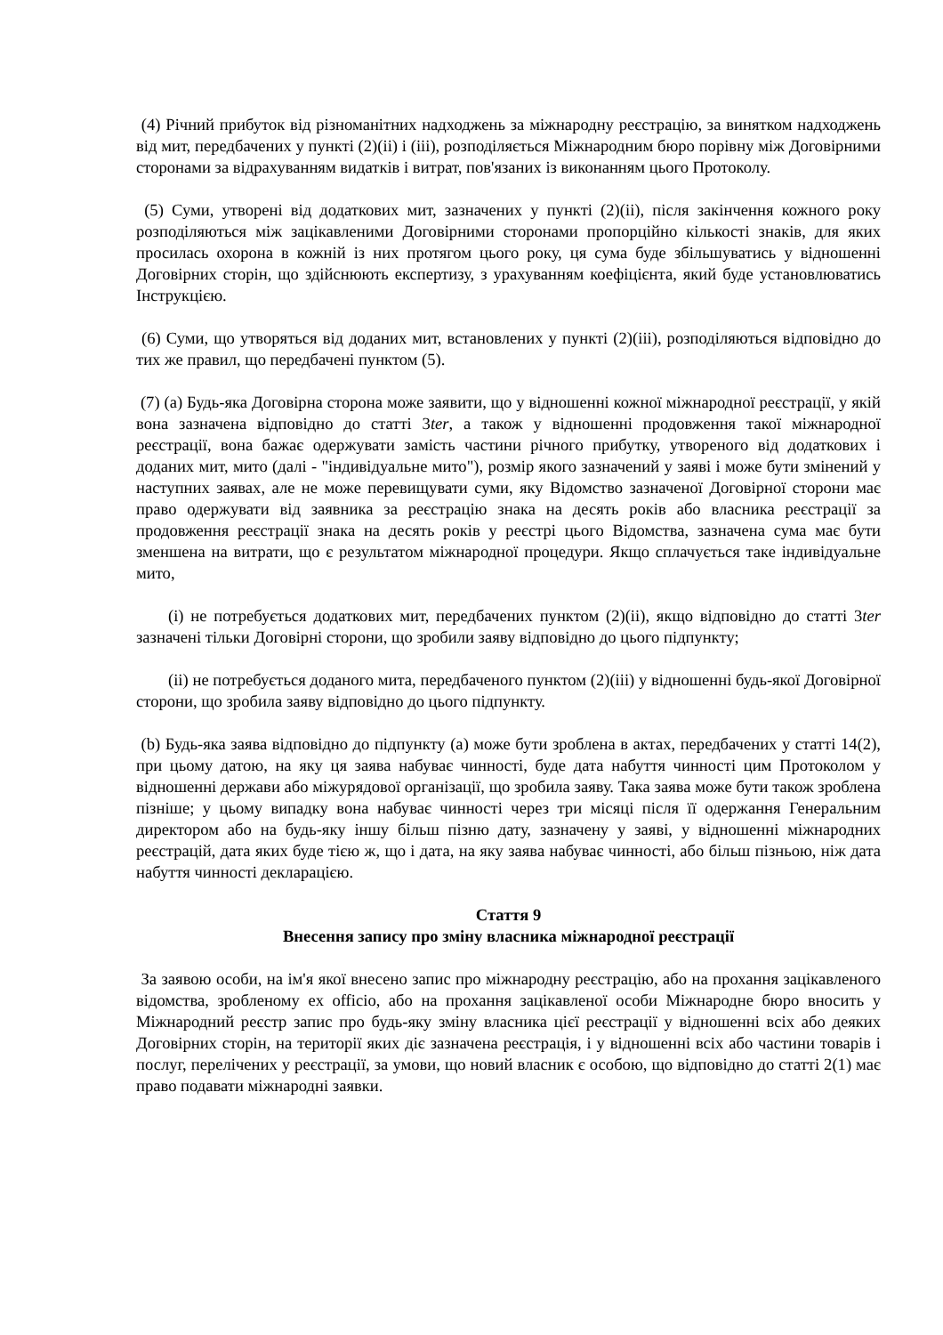(4) Річний прибуток від різноманітних надходжень за міжнародну реєстрацію, за винятком надходжень від мит, передбачених у пункті (2)(ii) і (iii), розподіляється Міжнародним бюро порівну між Договірними сторонами за відрахуванням видатків і витрат, пов'язаних із виконанням цього Протоколу.
(5) Суми, утворені від додаткових мит, зазначених у пункті (2)(ii), після закінчення кожного року розподіляються між зацікавленими Договірними сторонами пропорційно кількості знаків, для яких просилась охорона в кожній із них протягом цього року, ця сума буде збільшуватись у відношенні Договірних сторін, що здійснюють експертизу, з урахуванням коефіцієнта, який буде установлюватись Інструкцією.
(6) Суми, що утворяться від доданих мит, встановлених у пункті (2)(iii), розподіляються відповідно до тих же правил, що передбачені пунктом (5).
(7) (a) Будь-яка Договірна сторона може заявити, що у відношенні кожної міжнародної реєстрації, у якій вона зазначена відповідно до статті 3ter, а також у відношенні продовження такої міжнародної реєстрації, вона бажає одержувати замість частини річного прибутку, утвореного від додаткових і доданих мит, мито (далі - "індивідуальне мито"), розмір якого зазначений у заяві і може бути змінений у наступних заявах, але не може перевищувати суми, яку Відомство зазначеної Договірної сторони має право одержувати від заявника за реєстрацію знака на десять років або власника реєстрації за продовження реєстрації знака на десять років у реєстрі цього Відомства, зазначена сума має бути зменшена на витрати, що є результатом міжнародної процедури. Якщо сплачується таке індивідуальне мито,
(i) не потребується додаткових мит, передбачених пунктом (2)(ii), якщо відповідно до статті 3ter зазначені тільки Договірні сторони, що зробили заяву відповідно до цього підпункту;
(ii) не потребується доданого мита, передбаченого пунктом (2)(iii) у відношенні будь-якої Договірної сторони, що зробила заяву відповідно до цього підпункту.
(b) Будь-яка заява відповідно до підпункту (a) може бути зроблена в актах, передбачених у статті 14(2), при цьому датою, на яку ця заява набуває чинності, буде дата набуття чинності цим Протоколом у відношенні держави або міжурядової організації, що зробила заяву. Така заява може бути також зроблена пізніше; у цьому випадку вона набуває чинності через три місяці після її одержання Генеральним директором або на будь-яку іншу більш пізню дату, зазначену у заяві, у відношенні міжнародних реєстрацій, дата яких буде тією ж, що і дата, на яку заява набуває чинності, або більш пізньою, ніж дата набуття чинності декларацією.
Стаття 9
Внесення запису про зміну власника міжнародної реєстрації
За заявою особи, на ім'я якої внесено запис про міжнародну реєстрацію, або на прохання зацікавленого відомства, зробленому ex officio, або на прохання зацікавленої особи Міжнародне бюро вносить у Міжнародний реєстр запис про будь-яку зміну власника цієї реєстрації у відношенні всіх або деяких Договірних сторін, на території яких діє зазначена реєстрація, і у відношенні всіх або частини товарів і послуг, перелічених у реєстрації, за умови, що новий власник є особою, що відповідно до статті 2(1) має право подавати міжнародні заявки.